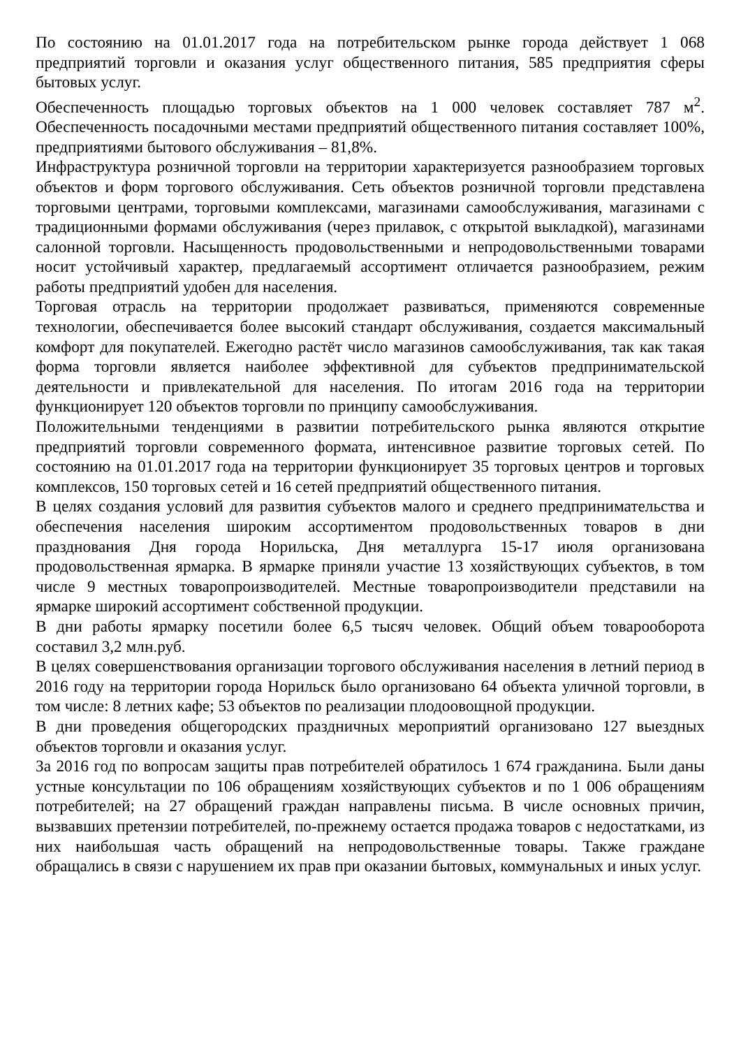По состоянию на 01.01.2017 года на потребительском рынке города действует 1 068 предприятий торговли и оказания услуг общественного питания, 585 предприятия сферы бытовых услуг.
Обеспеченность площадью торговых объектов на 1 000 человек составляет 787 м<sup>2</sup>. Обеспеченность посадочными местами предприятий общественного питания составляет 100%, предприятиями бытового обслуживания – 81,8%.
Инфраструктура розничной торговли на территории характеризуется разнообразием торговых объектов и форм торгового обслуживания. Сеть объектов розничной торговли представлена торговыми центрами, торговыми комплексами, магазинами самообслуживания, магазинами с традиционными формами обслуживания (через прилавок, с открытой выкладкой), магазинами салонной торговли. Насыщенность продовольственными и непродовольственными товарами носит устойчивый характер, предлагаемый ассортимент отличается разнообразием, режим работы предприятий удобен для населения.
Торговая отрасль на территории продолжает развиваться, применяются современные технологии, обеспечивается более высокий стандарт обслуживания, создается максимальный комфорт для покупателей. Ежегодно растёт число магазинов самообслуживания, так как такая форма торговли является наиболее эффективной для субъектов предпринимательской деятельности и привлекательной для населения. По итогам 2016 года на территории функционирует 120 объектов торговли по принципу самообслуживания.
Положительными тенденциями в развитии потребительского рынка являются открытие предприятий торговли современного формата, интенсивное развитие торговых сетей. По состоянию на 01.01.2017 года на территории функционирует 35 торговых центров и торговых комплексов, 150 торговых сетей и 16 сетей предприятий общественного питания.
В целях создания условий для развития субъектов малого и среднего предпринимательства и обеспечения населения широким ассортиментом продовольственных товаров в дни празднования Дня города Норильска, Дня металлурга 15-17 июля организована продовольственная ярмарка. В ярмарке приняли участие 13 хозяйствующих субъектов, в том числе 9 местных товаропроизводителей. Местные товаропроизводители представили на ярмарке широкий ассортимент собственной продукции.
В дни работы ярмарку посетили более 6,5 тысяч человек. Общий объем товарооборота составил 3,2 млн.руб.
В целях совершенствования организации торгового обслуживания населения в летний период в 2016 году на территории города Норильск было организовано 64 объекта уличной торговли, в том числе: 8 летних кафе; 53 объектов по реализации плодоовощной продукции.
В дни проведения общегородских праздничных мероприятий организовано 127 выездных объектов торговли и оказания услуг.
За 2016 год по вопросам защиты прав потребителей обратилось 1 674 гражданина. Были даны устные консультации по 106 обращениям хозяйствующих субъектов и по 1 006 обращениям потребителей; на 27 обращений граждан направлены письма. В числе основных причин, вызвавших претензии потребителей, по-прежнему остается продажа товаров с недостатками, из них наибольшая часть обращений на непродовольственные товары. Также граждане обращались в связи с нарушением их прав при оказании бытовых, коммунальных и иных услуг.